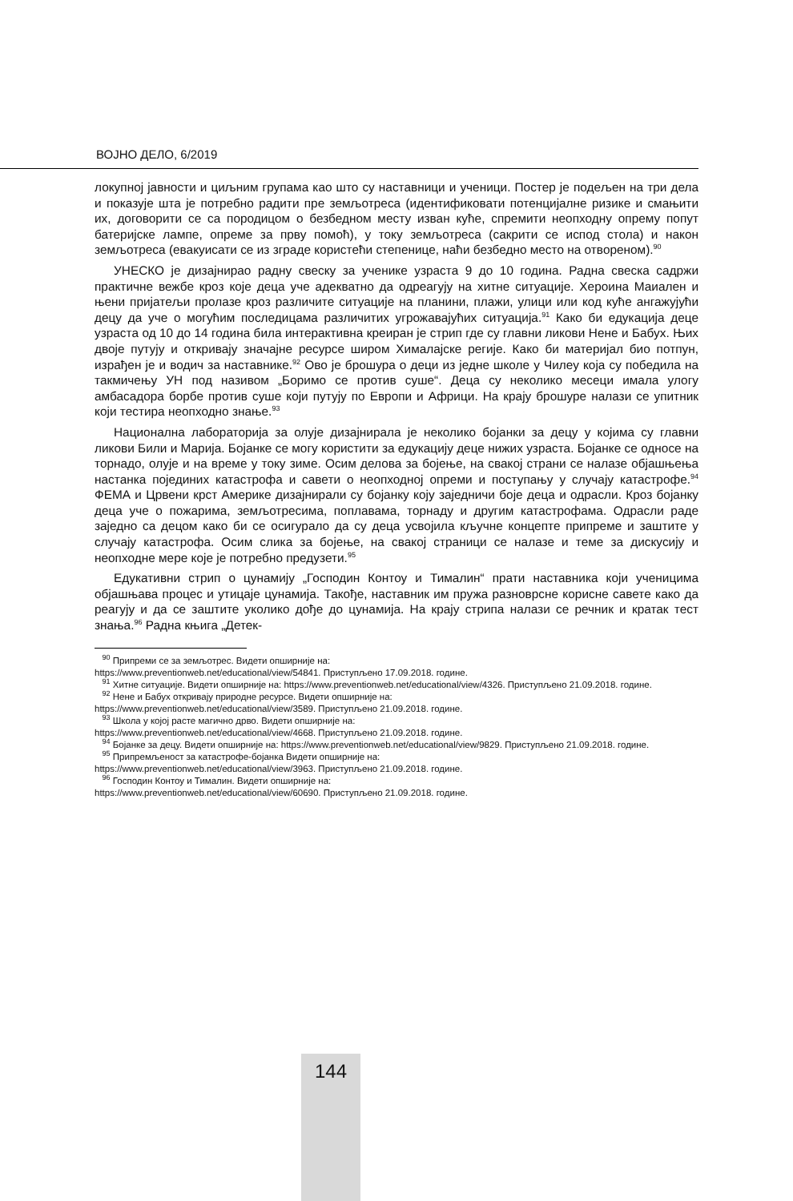ВОЈНО ДЕЛО, 6/2019
локупној јавности и циљним групама као што су наставници и ученици. Постер је подељен на три дела и показује шта је потребно радити пре земљотреса (идентификовати потенцијалне ризике и смањити их, договорити се са породицом о безбедном месту изван куће, спремити неопходну опрему попут батеријске лампе, опреме за прву помоћ), у току земљотреса (сакрити се испод стола) и након земљотреса (евакуисати се из зграде користећи степенице, наћи безбедно место на отвореном).<sup>90</sup>
УНЕСКО је дизајнирао радну свеску за ученике узраста 9 до 10 година. Радна свеска садржи практичне вежбе кроз које деца уче адекватно да одреагују на хитне ситуације. Хероина Маиален и њени пријатељи пролазе кроз различите ситуације на планини, плажи, улици или код куће ангажујући децу да уче о могућим последицама различитих угрожавајућих ситуација.<sup>91</sup> Како би едукација деце узраста од 10 до 14 година била интерактивна креиран је стрип где су главни ликови Нене и Бабух. Њих двоје путују и откривају значајне ресурсе широм Хималајске регије. Како би материјал био потпун, израђен је и водич за наставнике.<sup>92</sup> Ово је брошура о деци из једне школе у Чилеу која су победила на такмичењу УН под називом „Боримо се против суше“. Деца су неколико месеци имала улогу амбасадора борбе против суше који путују по Европи и Африци. На крају брошуре налази се упитник који тестира неопходно знање.<sup>93</sup>
Национална лабораторија за олује дизајнирала је неколико бојанки за децу у којима су главни ликови Били и Марија. Бојанке се могу користити за едукацију деце нижих узраста. Бојанке се односе на торнадо, олује и на време у току зиме. Осим делова за бојење, на свакој страни се налазе објашњења настанка појединих катастрофа и савети о неопходној опреми и поступању у случају катастрофе.<sup>94</sup> ФЕМА и Црвени крст Америке дизајнирали су бојанку коју заједничи боје деца и одрасли. Кроз бојанку деца уче о пожарима, земљотресима, поплавама, торнаду и другим катастрофама. Одрасли раде заједно са децом како би се осигурало да су деца усвојила кључне концепте припреме и заштите у случају катастрофа. Осим слика за бојење, на свакој страници се налазе и теме за дискусију и неопходне мере које је потребно предузети.<sup>95</sup>
Едукативни стрип о цунамију „Господин Контоу и Тималин“ прати наставника који ученицима објашњава процес и утицаје цунамија. Такође, наставник им пружа разноврсне корисне савете како да реагују и да се заштите уколико дође до цунамија. На крају стрипа налази се речник и кратак тест знања.<sup>96</sup> Радна књига „Детек-
<sup>90</sup> Припреми се за земљотрес. Видети опширније на:
https://www.preventionweb.net/educational/view/54841. Приступљено 17.09.2018. године.
<sup>91</sup> Хитне ситуације. Видети опширније на: https://www.preventionweb.net/educational/view/4326. Приступљено 21.09.2018. године.
<sup>92</sup> Нене и Бабух откривају природне ресурсе. Видети опширније на:
https://www.preventionweb.net/educational/view/3589. Приступљено 21.09.2018. године.
<sup>93</sup> Школа у којој расте магично дрво. Видети опширније на:
https://www.preventionweb.net/educational/view/4668. Приступљено 21.09.2018. године.
<sup>94</sup> Бојанке за децу. Видети опширније на: https://www.preventionweb.net/educational/view/9829. Приступљено 21.09.2018. године.
<sup>95</sup> Припремљеност за катастрофе-бојанка Видети опширније на:
https://www.preventionweb.net/educational/view/3963. Приступљено 21.09.2018. године.
<sup>96</sup> Господин Контоу и Тималин. Видети опширније на:
https://www.preventionweb.net/educational/view/60690. Приступљено 21.09.2018. године.
144